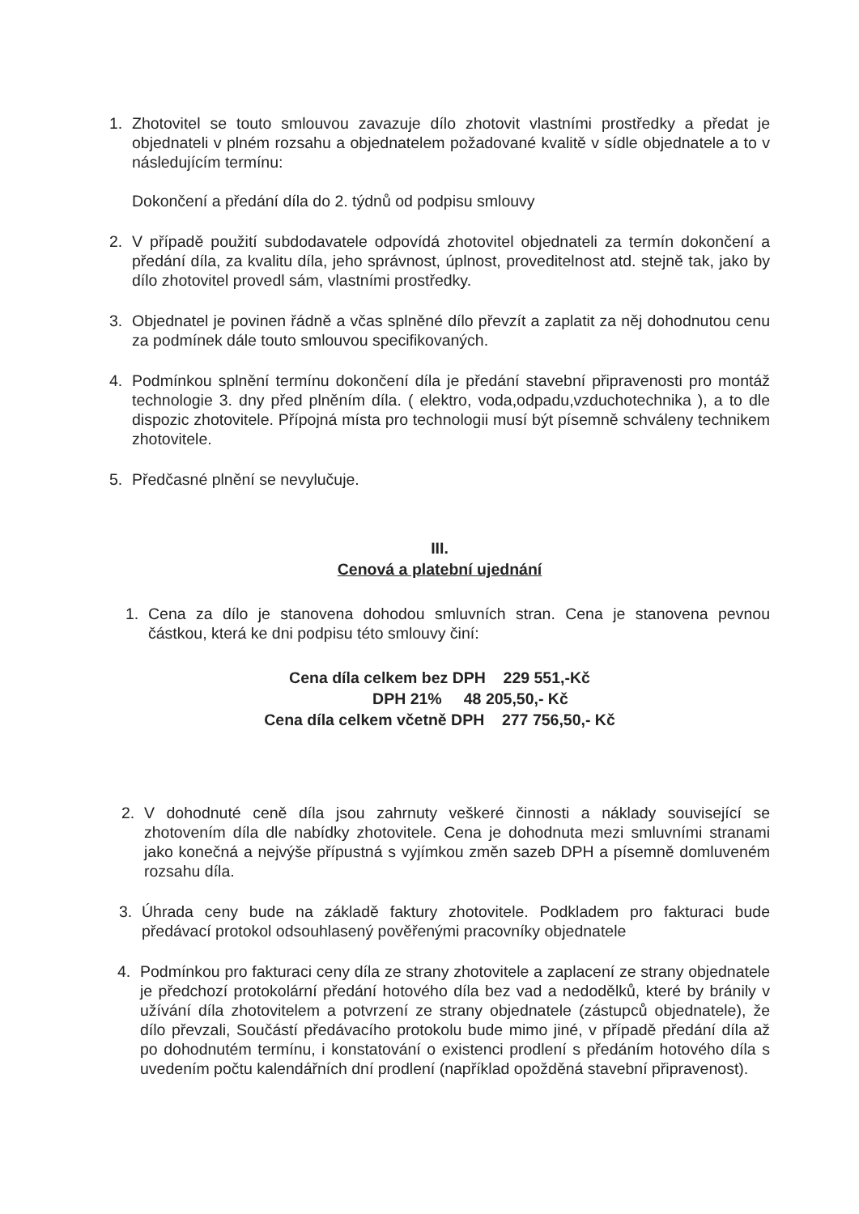1. Zhotovitel se touto smlouvou zavazuje dílo zhotovit vlastními prostředky a předat je objednateli v plném rozsahu a objednatelem požadované kvalitě v sídle objednatele a to v následujícím termínu:
Dokončení a předání díla do 2. týdnů od podpisu smlouvy
2. V případě použití subdodavatele odpovídá zhotovitel objednateli za termín dokončení a předání díla, za kvalitu díla, jeho správnost, úplnost, proveditelnost atd. stejně tak, jako by dílo zhotovitel provedl sám, vlastními prostředky.
3. Objednatel je povinen řádně a včas splněné dílo převzít a zaplatit za něj dohodnutou cenu za podmínek dále touto smlouvou specifikovaných.
4. Podmínkou splnění termínu dokončení díla je předání stavební připravenosti pro montáž technologie 3. dny před plněním díla. ( elektro, voda,odpadu,vzduchotechnika ), a to dle dispozic zhotovitele. Přípojná místa pro technologii musí být písemně schváleny technikem zhotovitele.
5. Předčasné plnění se nevylučuje.
III.
Cenová a platební ujednání
1. Cena za dílo je stanovena dohodou smluvních stran. Cena je stanovena pevnou částkou, která ke dni podpisu této smlouvy činí:
Cena díla celkem bez DPH 229 551,-Kč
DPH 21% 48 205,50,- Kč
Cena díla celkem včetně DPH 277 756,50,- Kč
2. V dohodnuté ceně díla jsou zahrnuty veškeré činnosti a náklady související se zhotovením díla dle nabídky zhotovitele. Cena je dohodnuta mezi smluvními stranami jako konečná a nejvýše přípustná s vyjímkou změn sazeb DPH a písemně domluveném rozsahu díla.
3. Úhrada ceny bude na základě faktury zhotovitele. Podkladem pro fakturaci bude předávací protokol odsouhlasený pověřenými pracovníky objednatele
4. Podmínkou pro fakturaci ceny díla ze strany zhotovitele a zaplacení ze strany objednatele je předchozí protokolární předání hotového díla bez vad a nedodělků, které by bránily v užívání díla zhotovitelem a potvrzení ze strany objednatele (zástupců objednatele), že dílo převzali, Součástí předávacího protokolu bude mimo jiné, v případě předání díla až po dohodnutém termínu, i konstatování o existenci prodlení s předáním hotového díla s uvedením počtu kalendářních dní prodlení (například opožděná stavební připravenost).